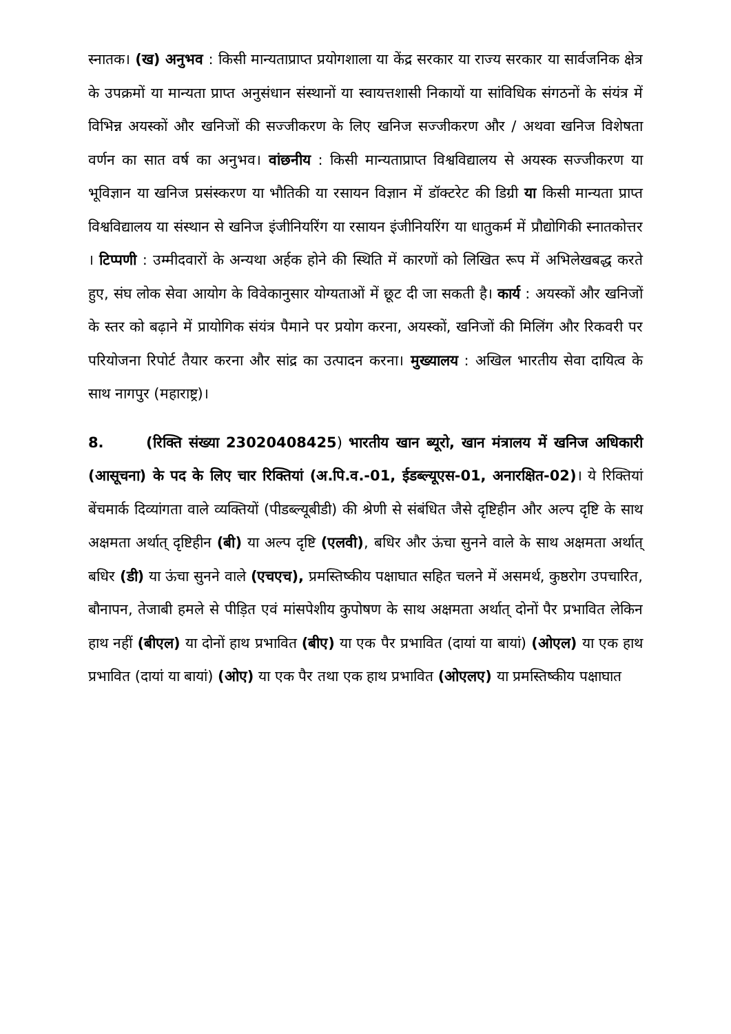स्नातक। (ख) अनुभव : किसी मान्यताप्राप्त प्रयोगशाला या केंद्र सरकार या राज्य सरकार या सार्वजनिक क्षेत्र के उपक्रमों या मान्यता प्राप्त अनुसंधान संस्थानों या स्वायत्तशासी निकायों या सांविधिक संगठनों के संयंत्र में विभिन्न अयस्कों और खनिजों की सज्जीकरण के लिए खनिज सज्जीकरण और / अथवा खनिज विशेषता वर्णन का सात वर्ष का अनुभव। वांछनीय : किसी मान्यताप्राप्त विश्वविद्यालय से अयस्क सज्जीकरण या भूविज्ञान या खनिज प्रसंस्करण या भौतिकी या रसायन विज्ञान में डॉक्टरेट की डिग्री या किसी मान्यता प्राप्त विश्वविद्यालय या संस्थान से खनिज इंजीनियरिंग या रसायन इंजीनियरिंग या धातुकर्म में प्रौद्योगिकी स्नातकोत्तर । टिप्पणी : उम्मीदवारों के अन्यथा अर्हक होने की स्थिति में कारणों को लिखित रूप में अभिलेखबद्ध करते हुए, संघ लोक सेवा आयोग के विवेकानुसार योग्यताओं में छूट दी जा सकती है। कार्य : अयस्कों और खनिजों के स्तर को बढ़ाने में प्रायोगिक संयंत्र पैमाने पर प्रयोग करना, अयस्कों, खनिजों की मिलिंग और रिकवरी पर परियोजना रिपोर्ट तैयार करना और सांद्र का उत्पादन करना। मुख्यालय : अखिल भारतीय सेवा दायित्व के साथ नागपुर (महाराष्ट्र)।
8. (रिक्ति संख्या 23020408425) भारतीय खान ब्यूरो, खान मंत्रालय में खनिज अधिकारी (आसूचना) के पद के लिए चार रिक्तियां (अ.पि.व.-01, ईडब्ल्यूएस-01, अनारक्षित-02)। ये रिक्तियां बेंचमार्क दिव्यांगता वाले व्यक्तियों (पीडब्ल्यूबीडी) की श्रेणी से संबंधित जैसे दृष्टिहीन और अल्प दृष्टि के साथ अक्षमता अर्थात् दृष्टिहीन (बी) या अल्प दृष्टि (एलवी), बधिर और ऊंचा सुनने वाले के साथ अक्षमता अर्थात् बधिर (डी) या ऊंचा सुनने वाले (एचएच), प्रमस्तिष्कीय पक्षाघात सहित चलने में असमर्थ, कुष्ठरोग उपचारित, बौनापन, तेजाबी हमले से पीड़ित एवं मांसपेशीय कुपोषण के साथ अक्षमता अर्थात् दोनों पैर प्रभावित लेकिन हाथ नहीं (बीएल) या दोनों हाथ प्रभावित (बीए) या एक पैर प्रभावित (दायां या बायां) (ओएल) या एक हाथ प्रभावित (दायां या बायां) (ओए) या एक पैर तथा एक हाथ प्रभावित (ओएलए) या प्रमस्तिष्कीय पक्षाघात